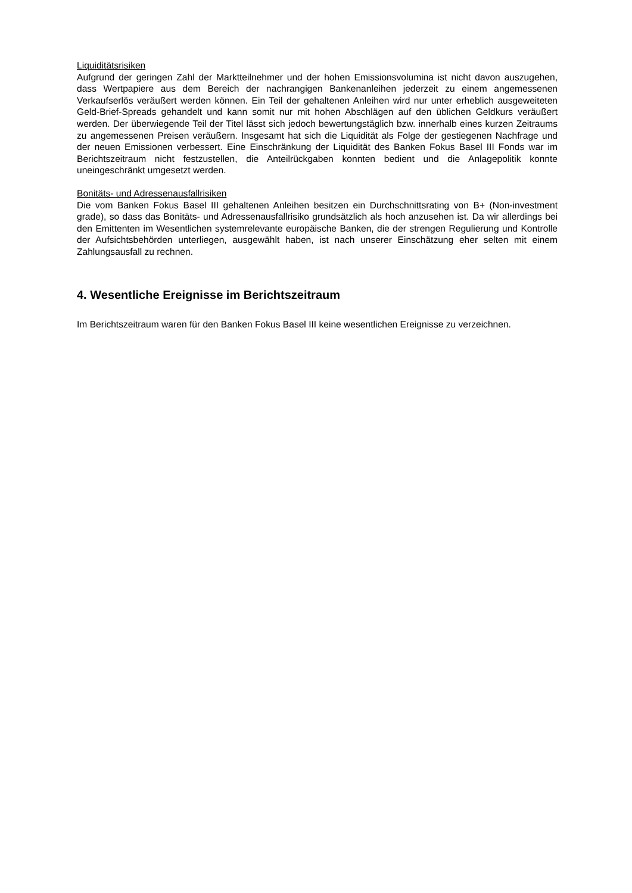Liquiditätsrisiken
Aufgrund der geringen Zahl der Marktteilnehmer und der hohen Emissionsvolumina ist nicht davon auszugehen, dass Wertpapiere aus dem Bereich der nachrangigen Bankenanleihen jederzeit zu einem angemessenen Verkaufserlös veräußert werden können. Ein Teil der gehaltenen Anleihen wird nur unter erheblich ausgeweiteten Geld-Brief-Spreads gehandelt und kann somit nur mit hohen Abschlägen auf den üblichen Geldkurs veräußert werden. Der überwiegende Teil der Titel lässt sich jedoch bewertungstäglich bzw. innerhalb eines kurzen Zeitraums zu angemessenen Preisen veräußern. Insgesamt hat sich die Liquidität als Folge der gestiegenen Nachfrage und der neuen Emissionen verbessert. Eine Einschränkung der Liquidität des Banken Fokus Basel III Fonds war im Berichtszeitraum nicht festzustellen, die Anteilrückgaben konnten bedient und die Anlagepolitik konnte uneingeschränkt umgesetzt werden.
Bonitäts- und Adressenausfallrisiken
Die vom Banken Fokus Basel III gehaltenen Anleihen besitzen ein Durchschnittsrating von B+ (Non-investment grade), so dass das Bonitäts- und Adressenausfallrisiko grundsätzlich als hoch anzusehen ist. Da wir allerdings bei den Emittenten im Wesentlichen systemrelevante europäische Banken, die der strengen Regulierung und Kontrolle der Aufsichtsbehörden unterliegen, ausgewählt haben, ist nach unserer Einschätzung eher selten mit einem Zahlungsausfall zu rechnen.
4. Wesentliche Ereignisse im Berichtszeitraum
Im Berichtszeitraum waren für den Banken Fokus Basel III keine wesentlichen Ereignisse zu verzeichnen.